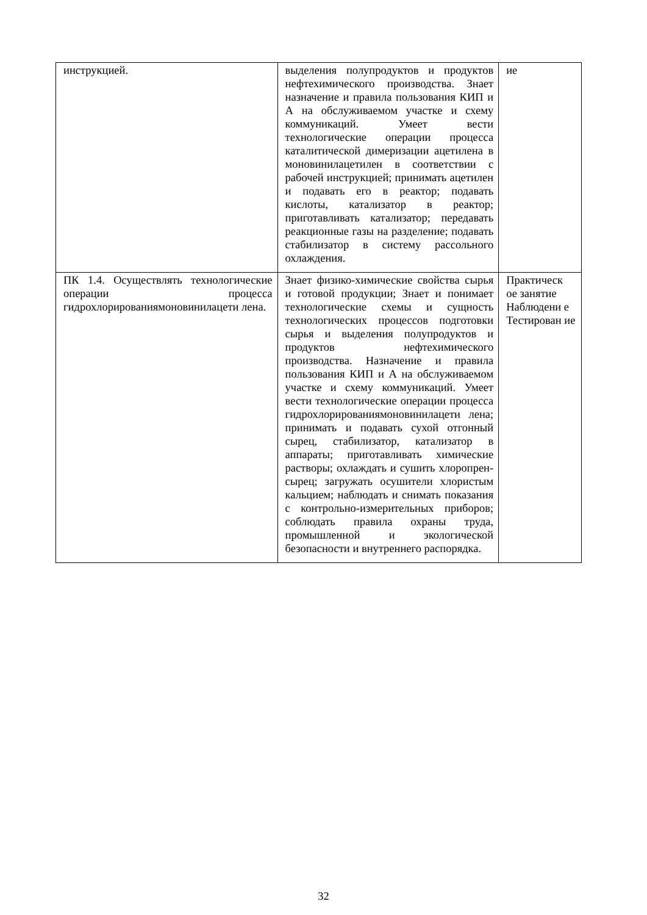| инструкцией. | выделения полупродуктов и продуктов нефтехимического производства. Знает назначение и правила пользования КИП и А на обслуживаемом участке и схему коммуникаций. Умеет вести технологические операции процесса каталитической димеризации ацетилена в моновинилацетилен в соответствии с рабочей инструкцией; принимать ацетилен и подавать его в реактор; подавать кислоты, катализатор в реактор; приготавливать катализатор; передавать реакционные газы на разделение; подавать стабилизатор в систему рассольного охлаждения. | ие |
| ПК 1.4. Осуществлять технологические операции процесса гидрохлорированиямоновинилацети лена. | Знает физико-химические свойства сырья и готовой продукции; Знает и понимает технологические схемы и сущность технологических процессов подготовки сырья и выделения полупродуктов и продуктов нефтехимического производства. Назначение и правила пользования КИП и А на обслуживаемом участке и схему коммуникаций. Умеет вести технологические операции процесса гидрохлорированиямоновинилацети лена; принимать и подавать сухой отгонный сырец, стабилизатор, катализатор в аппараты; приготавливать химические растворы; охлаждать и сушить хлоропрен-сырец; загружать осушители хлористым кальцием; наблюдать и снимать показания с контрольно-измерительных приборов; соблюдать правила охраны труда, промышленной и экологической безопасности и внутреннего распорядка. | Практическ ое занятие Наблюдени е Тестирован ие |
32